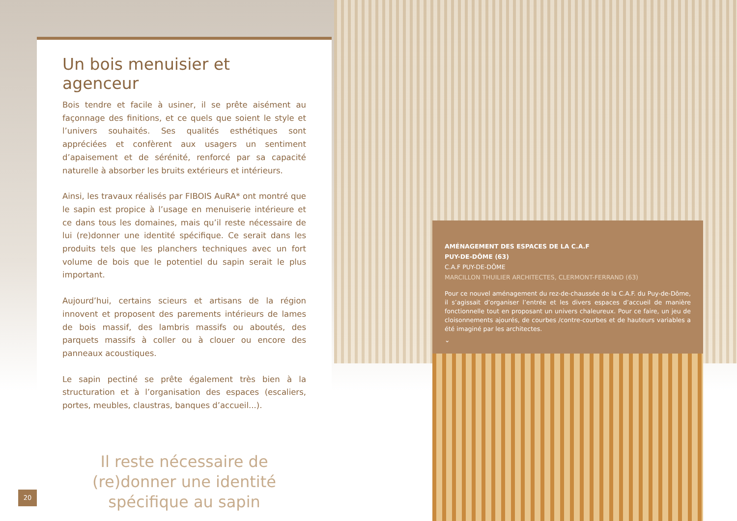Un bois menuisier et agenceur
Bois tendre et facile à usiner, il se prête aisément au façonnage des finitions, et ce quels que soient le style et l’univers souhaités. Ses qualités esthétiques sont appréciées et confèrent aux usagers un sentiment d’apaisement et de sérénité, renforcé par sa capacité naturelle à absorber les bruits extérieurs et intérieurs.
Ainsi, les travaux réalisés par FIBOIS AuRA* ont montré que le sapin est propice à l’usage en menuiserie intérieure et ce dans tous les domaines, mais qu’il reste nécessaire de lui (re)donner une identité spécifique. Ce serait dans les produits tels que les planchers techniques avec un fort volume de bois que le potentiel du sapin serait le plus important.
Aujourd’hui, certains scieurs et artisans de la région innovent et proposent des parements intérieurs de lames de bois massif, des lambris massifs ou aboutés, des parquets massifs à coller ou à clouer ou encore des panneaux acoustiques.
Le sapin pectiné se prête également très bien à la structuration et à l’organisation des espaces (escaliers, portes, meubles, claustras, banques d’accueil...).
Il reste nécessaire de
(re)donner une identité
spécifique au sapin
AMÉNAGEMENT DES ESPACES DE LA C.A.F
PUY-DE-DÔME (63)
C.A.F PUY-DE-DÔME
MARCILLON THUILIER ARCHITECTES, CLERMONT-FERRAND (63)
Pour ce nouvel aménagement du rez-de-chaussée de la C.A.F. du Puy-de-Dôme, il s’agissait d’organiser l’entrée et les divers espaces d’accueil de manière fonctionnelle tout en proposant un univers chaleureux. Pour ce faire, un jeu de cloisonnements ajourés, de courbes /contre-courbes et de hauteurs variables a été imaginé par les architectes.
⌄
20